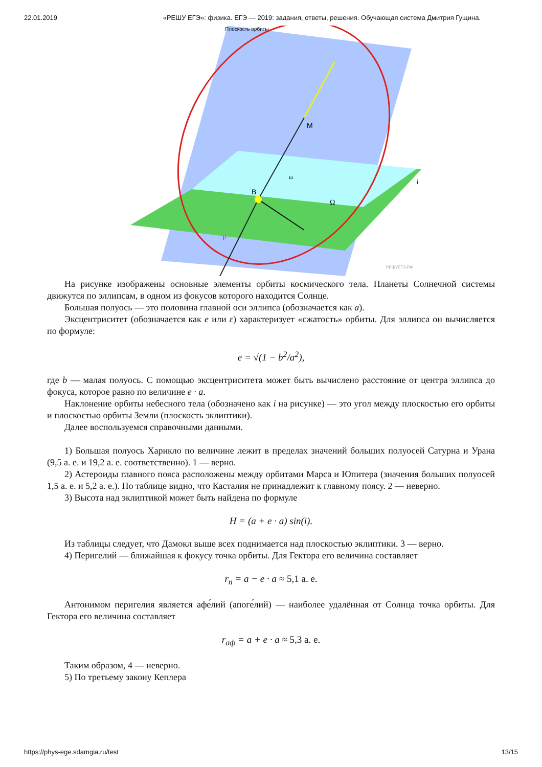22.01.2019 «РЕШУ ЕГЭ»: физика. ЕГЭ — 2019: задания, ответы, решения. Обучающая система Дмитрия Гущина.
Плоскость орбиты
M
B
ω
Ω
P
i
РЕШУЕГЭ.РФ
На рисунке изображены основные элементы орбиты космического тела. Планеты Солнечной системы движутся по эллипсам, в одном из фокусов которого находится Солнце.
Большая полуось — это половина главной оси эллипса (обозначается как a).
Эксцентриситет (обозначается как e или ε) характеризует «сжатость» орбиты. Для эллипса он вычисляется по формуле:
e = √(1 − b<sup>2</sup>/a<sup>2</sup>),
где b — малая полуось. С помощью эксцентриситета может быть вычислено расстояние от центра эллипса до фокуса, которое равно по величине e · a.
Наклонение орбиты небесного тела (обозначено как i на рисунке) — это угол между плоскостью его орбиты и плоскостью орбиты Земли (плоскость эклиптики).
Далее воспользуемся справочными данными.
1) Большая полуось Харикло по величине лежит в пределах значений больших полуосей Сатурна и Урана (9,5 а. е. и 19,2 а. е. соответственно). 1 — верно.
2) Астероиды главного пояса расположены между орбитами Марса и Юпитера (значения больших полуосей 1,5 а. е. и 5,2 а. е.). По таблице видно, что Касталия не принадлежит к главному поясу. 2 — неверно.
3) Высота над эклиптикой может быть найдена по формуле
H = (a + e · a) sin(i).
Из таблицы следует, что Дамокл выше всех поднимается над плоскостью эклиптики. 3 — верно.
4) Перигелий — ближайшая к фокусу точка орбиты. Для Гектора его величина составляет
r<sub>п</sub> = a − e · a ≈ 5,1 а. е.
Антонимом перигелия является афе́лий (апоге́лий) — наиболее удалённая от Солнца точка орбиты. Для Гектора его величина составляет
r<sub>аф</sub> = a + e · a ≈ 5,3 а. е.
Таким образом, 4 — неверно.
5) По третьему закону Кеплера
https://phys-ege.sdamgia.ru/test 13/15